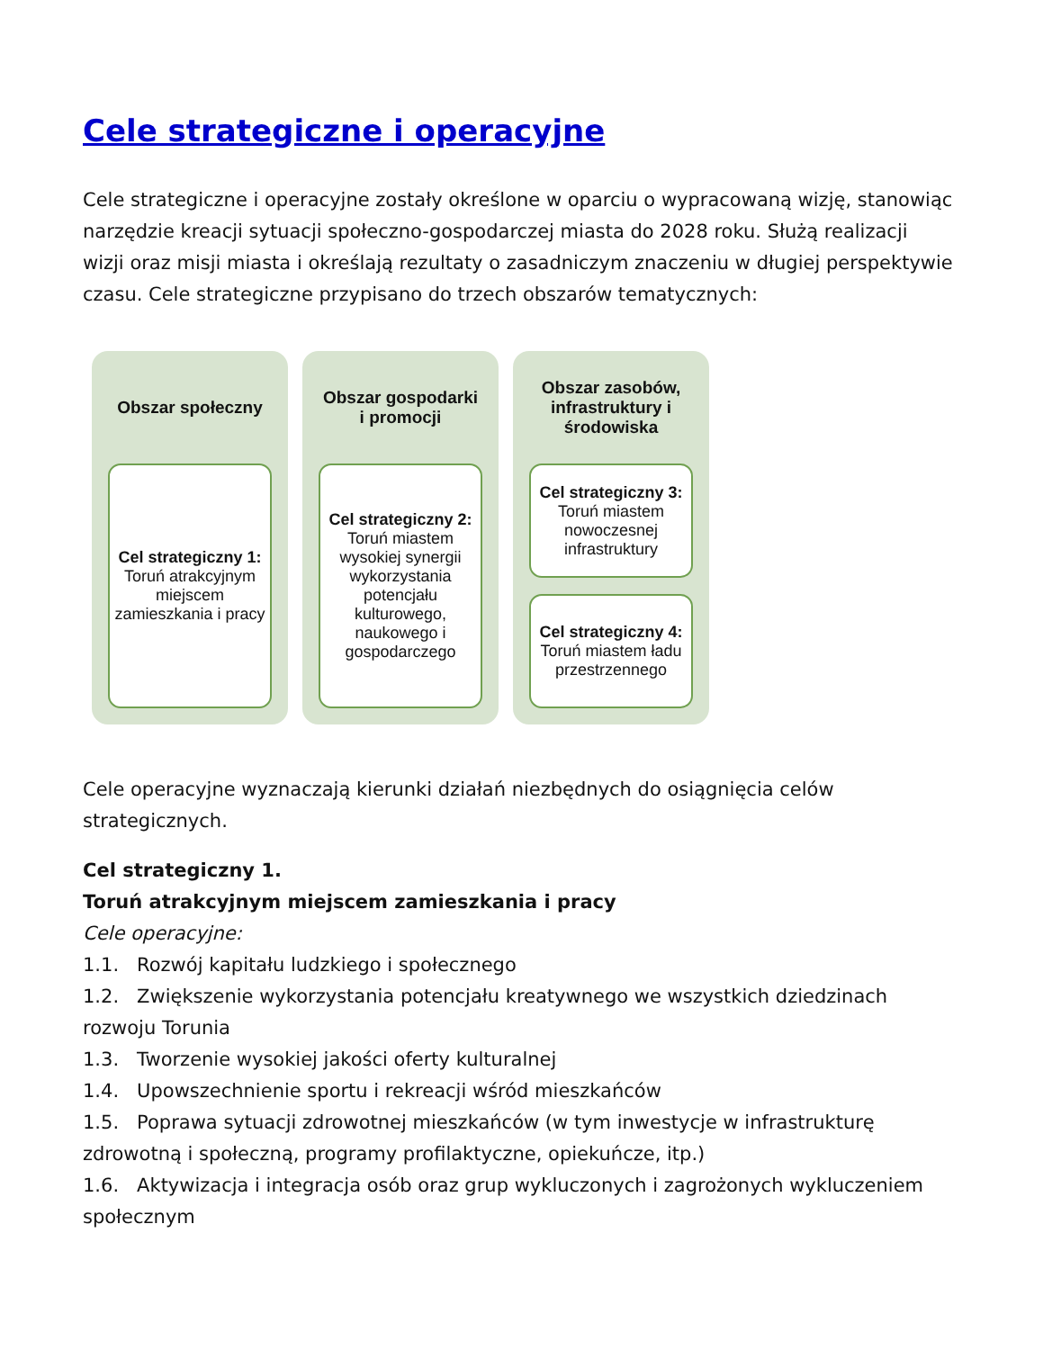Cele strategiczne i operacyjne
Cele strategiczne i operacyjne zostały określone w oparciu o wypracowaną wizję, stanowiąc narzędzie kreacji sytuacji społeczno-gospodarczej miasta do 2028 roku. Służą realizacji wizji oraz misji miasta i określają rezultaty o zasadniczym znaczeniu w długiej perspektywie czasu. Cele strategiczne przypisano do trzech obszarów tematycznych:
Obszar społeczny
Cel strategiczny 1:
Toruń atrakcyjnym miejscem zamieszkania i pracy
Obszar gospodarki i promocji
Cel strategiczny 2:
Toruń miastem wysokiej synergii wykorzystania potencjału kulturowego, naukowego i gospodarczego
Obszar zasobów, infrastruktury i środowiska
Cel strategiczny 3:
Toruń miastem nowoczesnej infrastruktury
Cel strategiczny 4:
Toruń miastem ładu przestrzennego
Cele operacyjne wyznaczają kierunki działań niezbędnych do osiągnięcia celów strategicznych.
Cel strategiczny 1.
Toruń atrakcyjnym miejscem zamieszkania i pracy
Cele operacyjne:
1.1. Rozwój kapitału ludzkiego i społecznego
1.2. Zwiększenie wykorzystania potencjału kreatywnego we wszystkich dziedzinach rozwoju Torunia
1.3. Tworzenie wysokiej jakości oferty kulturalnej
1.4. Upowszechnienie sportu i rekreacji wśród mieszkańców
1.5. Poprawa sytuacji zdrowotnej mieszkańców (w tym inwestycje w infrastrukturę zdrowotną i społeczną, programy profilaktyczne, opiekuńcze, itp.)
1.6. Aktywizacja i integracja osób oraz grup wykluczonych i zagrożonych wykluczeniem społecznym